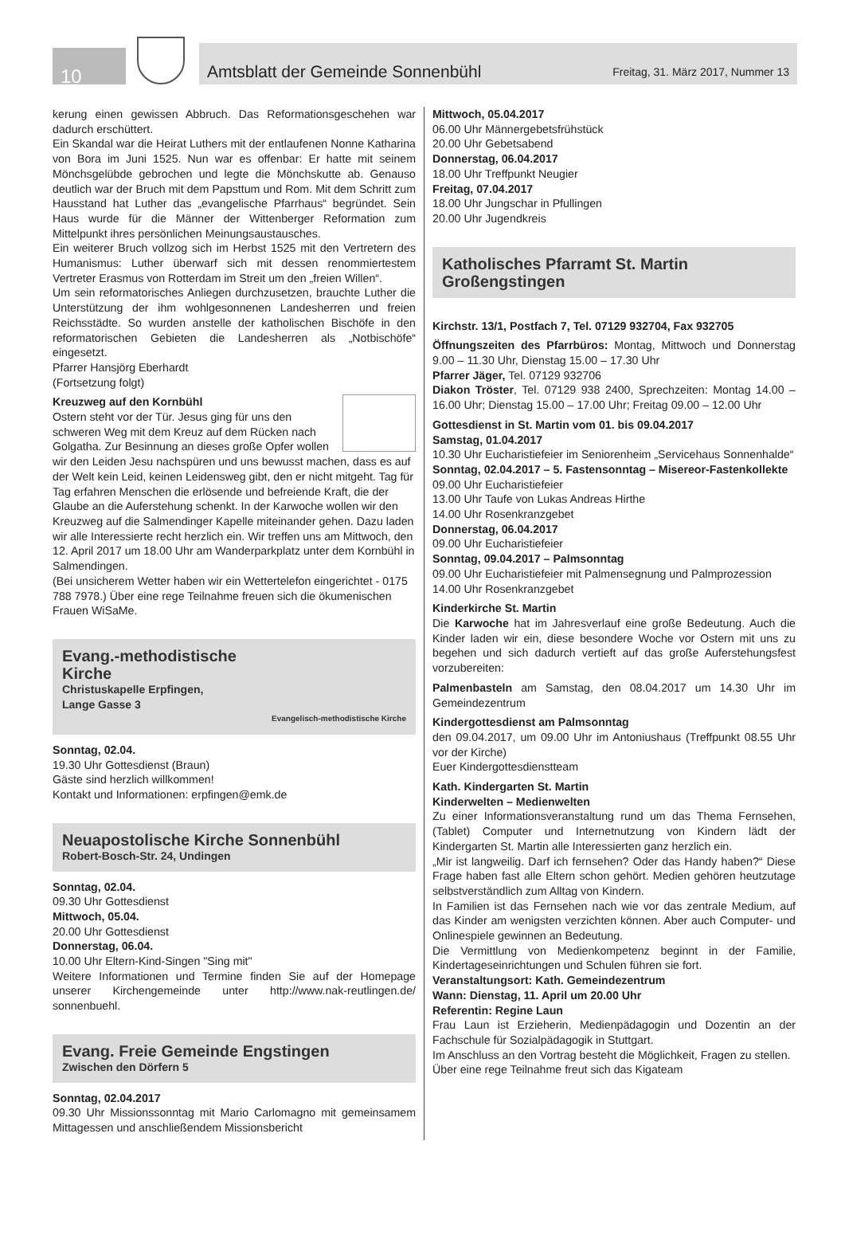10
Amtsblatt der Gemeinde Sonnenbühl Freitag, 31. März 2017, Nummer 13
kerung einen gewissen Abbruch. Das Reformationsgeschehen war dadurch erschüttert.
Ein Skandal war die Heirat Luthers mit der entlaufenen Nonne Katharina von Bora im Juni 1525. Nun war es offenbar: Er hatte mit seinem Mönchsgelübde gebrochen und legte die Mönchskutte ab. Genauso deutlich war der Bruch mit dem Papsttum und Rom. Mit dem Schritt zum Hausstand hat Luther das „evangelische Pfarrhaus“ begründet. Sein Haus wurde für die Männer der Wittenberger Reformation zum Mittelpunkt ihres persönlichen Meinungsaustausches.
Ein weiterer Bruch vollzog sich im Herbst 1525 mit den Vertretern des Humanismus: Luther überwarf sich mit dessen renommiertestem Vertreter Erasmus von Rotterdam im Streit um den „freien Willen“.
Um sein reformatorisches Anliegen durchzusetzen, brauchte Luther die Unterstützung der ihm wohlgesonnenen Landesherren und freien Reichsstädte. So wurden anstelle der katholischen Bischöfe in den reformatorischen Gebieten die Landesherren als „Notbischöfe“ eingesetzt.
Pfarrer Hansjörg Eberhardt
(Fortsetzung folgt)
Kreuzweg auf den Kornbühl
Ostern steht vor der Tür. Jesus ging für uns den schweren Weg mit dem Kreuz auf dem Rücken nach Golgatha. Zur Besinnung an dieses große Opfer wollen wir den Leiden Jesu nachspüren und uns bewusst machen, dass es auf der Welt kein Leid, keinen Leidensweg gibt, den er nicht mitgeht. Tag für Tag erfahren Menschen die erlösende und befreiende Kraft, die der Glaube an die Auferstehung schenkt. In der Karwoche wollen wir den Kreuzweg auf die Salmendinger Kapelle miteinander gehen. Dazu laden wir alle Interessierte recht herzlich ein. Wir treffen uns am Mittwoch, den 12. April 2017 um 18.00 Uhr am Wanderparkplatz unter dem Kornbühl in Salmendingen.
(Bei unsicherem Wetter haben wir ein Wettertelefon eingerichtet - 0175 788 7978.) Über eine rege Teilnahme freuen sich die ökumenischen Frauen WiSaMe.
Evang.-methodistische
Kirche
Christuskapelle Erpfingen,
Lange Gasse 3
Evangelisch-methodistische Kirche
Sonntag, 02.04.
19.30 Uhr Gottesdienst (Braun)
Gäste sind herzlich willkommen!
Kontakt und Informationen: erpfingen@emk.de
Neuapostolische Kirche Sonnenbühl
Robert-Bosch-Str. 24, Undingen
Sonntag, 02.04.
09.30 Uhr Gottesdienst
Mittwoch, 05.04.
20.00 Uhr Gottesdienst
Donnerstag, 06.04.
10.00 Uhr Eltern-Kind-Singen "Sing mit"
Weitere Informationen und Termine finden Sie auf der Homepage unserer Kirchengemeinde unter http://www.nak-reutlingen.de/ sonnenbuehl.
Evang. Freie Gemeinde Engstingen
Zwischen den Dörfern 5
Sonntag, 02.04.2017
09.30 Uhr Missionssonntag mit Mario Carlomagno mit gemeinsamem Mittagessen und anschließendem Missionsbericht
Mittwoch, 05.04.2017
06.00 Uhr Männergebetsfrühstück
20.00 Uhr Gebetsabend
Donnerstag, 06.04.2017
18.00 Uhr Treffpunkt Neugier
Freitag, 07.04.2017
18.00 Uhr Jungschar in Pfullingen
20.00 Uhr Jugendkreis
Katholisches Pfarramt St. Martin
Großengstingen
Kirchstr. 13/1, Postfach 7, Tel. 07129 932704, Fax 932705
Öffnungszeiten des Pfarrbüros: Montag, Mittwoch und Donnerstag 9.00 – 11.30 Uhr, Dienstag 15.00 – 17.30 Uhr
Pfarrer Jäger, Tel. 07129 932706
Diakon Tröster, Tel. 07129 938 2400, Sprechzeiten: Montag 14.00 – 16.00 Uhr; Dienstag 15.00 – 17.00 Uhr; Freitag 09.00 – 12.00 Uhr
Gottesdienst in St. Martin vom 01. bis 09.04.2017
Samstag, 01.04.2017
10.30 Uhr Eucharistiefeier im Seniorenheim „Servicehaus Sonnenhalde“
Sonntag, 02.04.2017 – 5. Fastensonntag – Misereor-Fastenkollekte
09.00 Uhr Eucharistiefeier
13.00 Uhr Taufe von Lukas Andreas Hirthe
14.00 Uhr Rosenkranzgebet
Donnerstag, 06.04.2017
09.00 Uhr Eucharistiefeier
Sonntag, 09.04.2017 – Palmsonntag
09.00 Uhr Eucharistiefeier mit Palmensegnung und Palmprozession
14.00 Uhr Rosenkranzgebet
Kinderkirche St. Martin
Die Karwoche hat im Jahresverlauf eine große Bedeutung. Auch die Kinder laden wir ein, diese besondere Woche vor Ostern mit uns zu begehen und sich dadurch vertieft auf das große Auferstehungsfest vorzubereiten:
Palmenbasteln am Samstag, den 08.04.2017 um 14.30 Uhr im Gemeindezentrum
Kindergottesdienst am Palmsonntag
den 09.04.2017, um 09.00 Uhr im Antoniushaus (Treffpunkt 08.55 Uhr vor der Kirche)
Euer Kindergottesdienstteam
Kath. Kindergarten St. Martin
Kinderwelten – Medienwelten
Zu einer Informationsveranstaltung rund um das Thema Fernsehen, (Tablet) Computer und Internetnutzung von Kindern lädt der Kindergarten St. Martin alle Interessierten ganz herzlich ein.
„Mir ist langweilig. Darf ich fernsehen? Oder das Handy haben?“ Diese Frage haben fast alle Eltern schon gehört. Medien gehören heutzutage selbstverständlich zum Alltag von Kindern.
In Familien ist das Fernsehen nach wie vor das zentrale Medium, auf das Kinder am wenigsten verzichten können. Aber auch Computer- und Onlinespiele gewinnen an Bedeutung.
Die Vermittlung von Medienkompetenz beginnt in der Familie, Kindertageseinrichtungen und Schulen führen sie fort.
Veranstaltungsort: Kath. Gemeindezentrum
Wann: Dienstag, 11. April um 20.00 Uhr
Referentin: Regine Laun
Frau Laun ist Erzieherin, Medienpädagogin und Dozentin an der Fachschule für Sozialpädagogik in Stuttgart.
Im Anschluss an den Vortrag besteht die Möglichkeit, Fragen zu stellen.
Über eine rege Teilnahme freut sich das Kigateam